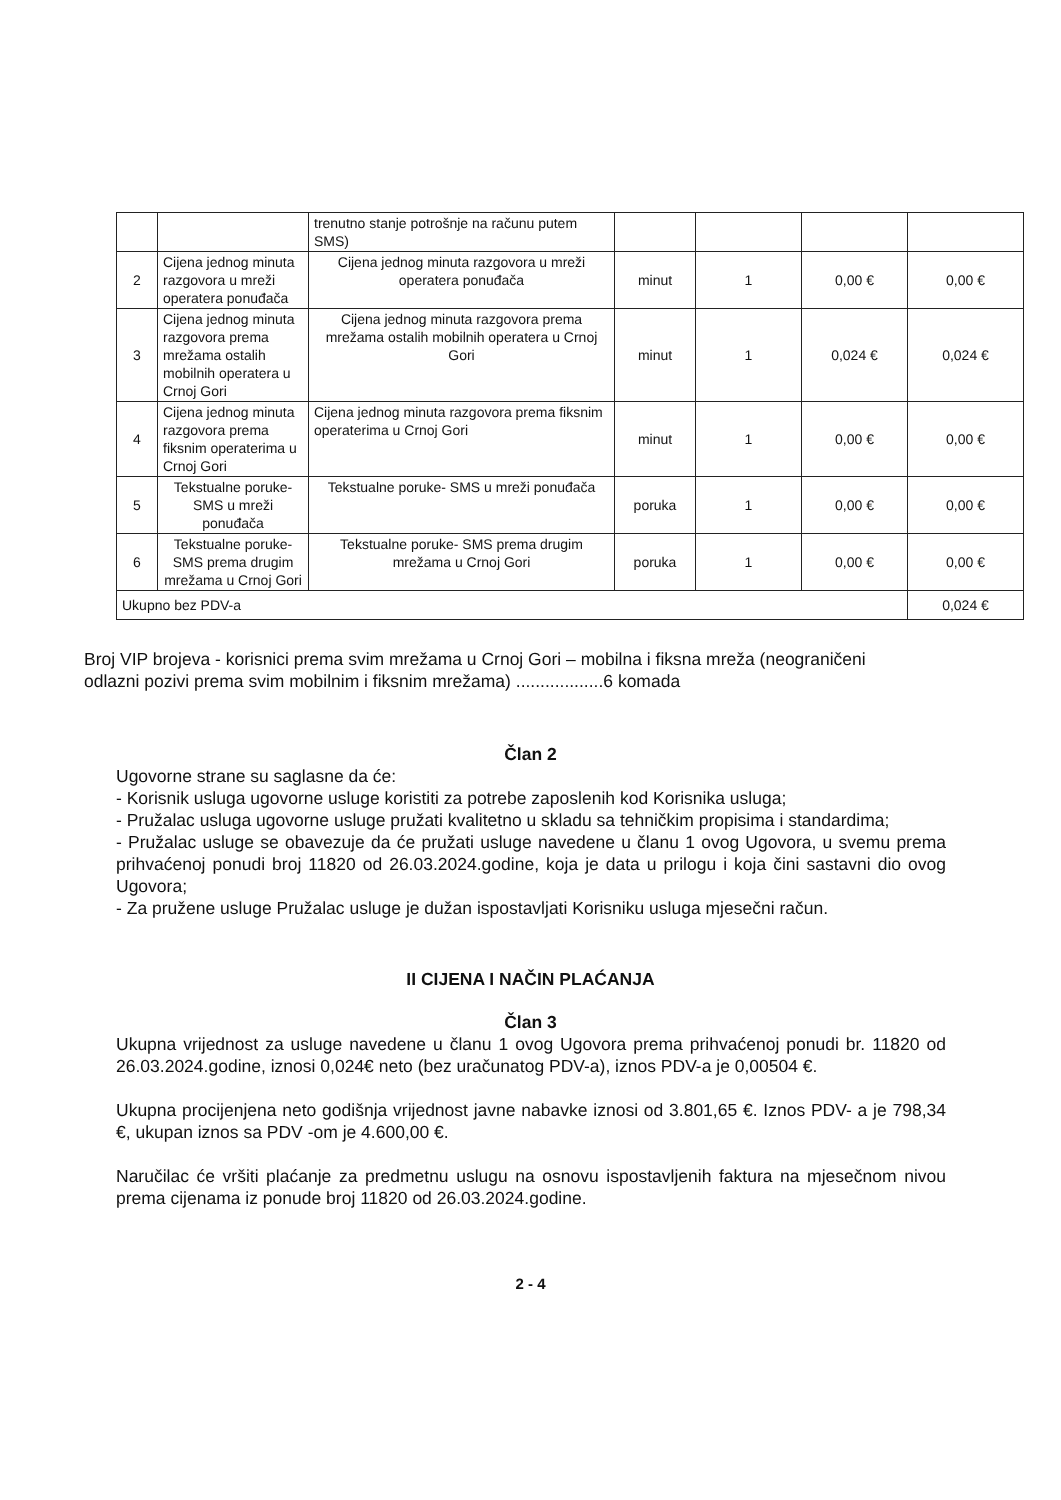| | | trenutno stanje potrošnje na računu putem SMS) | | | | |
| 2 | Cijena jednog minuta razgovora u mreži operatera ponuđača | Cijena jednog minuta razgovora u mreži operatera ponuđača | minut | 1 | 0,00 € | 0,00 € |
| 3 | Cijena jednog minuta razgovora prema mrežama ostalih mobilnih operatera u Crnoj Gori | Cijena jednog minuta razgovora prema mrežama ostalih mobilnih operatera u Crnoj Gori | minut | 1 | 0,024 € | 0,024 € |
| 4 | Cijena jednog minuta razgovora prema fiksnim operaterima u Crnoj Gori | Cijena jednog minuta razgovora prema fiksnim operaterima u Crnoj Gori | minut | 1 | 0,00 € | 0,00 € |
| 5 | Tekstualne poruke- SMS u mreži ponuđača | Tekstualne poruke- SMS u mreži ponuđača | poruka | 1 | 0,00 € | 0,00 € |
| 6 | Tekstualne poruke- SMS prema drugim mrežama u Crnoj Gori | Tekstualne poruke- SMS prema drugim mrežama u Crnoj Gori | poruka | 1 | 0,00 € | 0,00 € |
| Ukupno bez PDV-a | | | | | | 0,024 € |
Broj VIP brojeva - korisnici prema svim mrežama u Crnoj Gori – mobilna i fiksna mreža (neograničeni odlazni pozivi prema svim mobilnim i fiksnim mrežama) ..................6 komada
Član 2
Ugovorne strane su saglasne da će:
- Korisnik usluga ugovorne usluge koristiti za potrebe zaposlenih kod Korisnika usluga;
- Pružalac usluga ugovorne usluge pružati kvalitetno u skladu sa tehničkim propisima i standardima;
- Pružalac usluge se obavezuje da će pružati usluge navedene u članu 1 ovog Ugovora, u svemu prema prihvaćenoj ponudi broj 11820 od 26.03.2024.godine, koja je data u prilogu i koja čini sastavni dio ovog Ugovora;
- Za pružene usluge Pružalac usluge je dužan ispostavljati Korisniku usluga mjesečni račun.
II CIJENA I NAČIN PLAĆANJA
Član 3
Ukupna vrijednost za usluge navedene u članu 1 ovog Ugovora prema prihvaćenoj ponudi br. 11820 od 26.03.2024.godine, iznosi 0,024€ neto (bez uračunatog PDV-a), iznos PDV-a je 0,00504 €.
Ukupna procijenjena neto godišnja vrijednost javne nabavke iznosi od 3.801,65 €. Iznos PDV- a je 798,34 €, ukupan iznos sa PDV -om je 4.600,00 €.
Naručilac će vršiti plaćanje za predmetnu uslugu na osnovu ispostavljenih faktura na mjesečnom nivou prema cijenama iz ponude broj 11820 od 26.03.2024.godine.
2 - 4